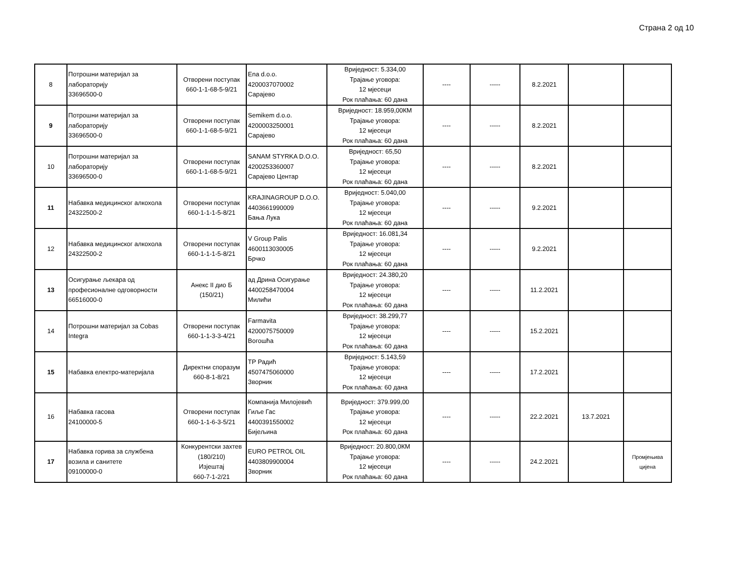Страна 2 од 10
| 8 | Потрошни материјал за лабораторију 33696500-0 | Отворени поступак 660-1-1-68-5-9/21 | Ena d.o.o. 4200037070002 Сарајево | Вриједност: 5.334,00 Трајање уговора: 12 мјесеци Рок плаћања: 60 дана | ---- | ----- | 8.2.2021 | | |
| 9 | Потрошни материјал за лабораторију 33696500-0 | Отворени поступак 660-1-1-68-5-9/21 | Semikem d.o.o. 4200003250001 Сарајево | Вриједност: 18.959,00КМ Трајање уговора: 12 мјесеци Рок плаћања: 60 дана | ---- | ----- | 8.2.2021 | | |
| 10 | Потрошни материјал за лабораторију 33696500-0 | Отворени поступак 660-1-1-68-5-9/21 | SANAM STYRKA D.O.O. 4200253360007 Сарајево Центар | Вриједност: 65,50 Трајање уговора: 12 мјесеци Рок плаћања: 60 дана | ---- | ----- | 8.2.2021 | | |
| 11 | Набавка медицинског алкохола 24322500-2 | Отворени поступак 660-1-1-1-5-8/21 | KRAJINAGROUP D.O.O. 4403661990009 Бања Лука | Вриједност: 5.040,00 Трајање уговора: 12 мјесеци Рок плаћања: 60 дана | ---- | ----- | 9.2.2021 | | |
| 12 | Набавка медицинског алкохола 24322500-2 | Отворени поступак 660-1-1-1-5-8/21 | V Group Palis 4600113030005 Брчко | Вриједност: 16.081,34 Трајање уговора: 12 мјесеци Рок плаћања: 60 дана | ---- | ----- | 9.2.2021 | | |
| 13 | Осигурање љекара од професионалне одговорности 66516000-0 | Анекс II дио Б (150/21) | ад Дрина Осигурање 4400258470004 Милићи | Вриједност: 24.380,20 Трајање уговора: 12 мјесеци Рок плаћања: 60 дана | ---- | ----- | 11.2.2021 | | |
| 14 | Потрошни материјал за Cobas Integra | Отворени поступак 660-1-1-3-3-4/21 | Farmavita 4200075750009 Вогошћа | Вриједност: 38.299,77 Трајање уговора: 12 мјесеци Рок плаћања: 60 дана | ---- | ----- | 15.2.2021 | | |
| 15 | Набавка електро-материјала | Директни споразум 660-8-1-8/21 | ТР Радић 4507475060000 Зворник | Вриједност: 5.143,59 Трајање уговора: 12 мјесеци Рок плаћања: 60 дана | ---- | ----- | 17.2.2021 | | |
| 16 | Набавка гасова 24100000-5 | Отворени поступак 660-1-1-6-3-5/21 | Компанија Милојевић Гиље Гас 4400391550002 Бијељина | Вриједност: 379.999,00 Трајање уговора: 12 мјесеци Рок плаћања: 60 дана | ---- | ----- | 22.2.2021 | 13.7.2021 | |
| 17 | Набавка горива за службена возила и санитете 09100000-0 | Конкурентски захтев (180/210) Изјештај 660-7-1-2/21 | EURO PETROL OIL 4403809900004 Зворник | Вриједност: 20.800,0КМ Трајање уговора: 12 мјесеци Рок плаћања: 60 дана | ---- | ----- | 24.2.2021 | | Промјењива цијена |